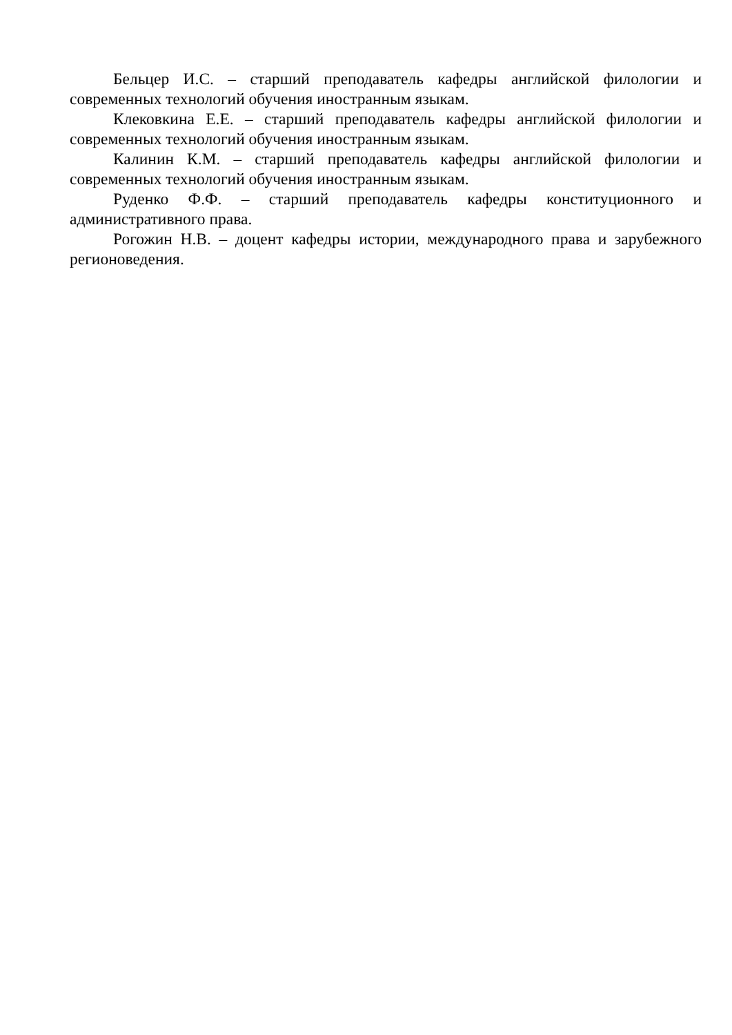Бельцер И.С. – старший преподаватель кафедры английской филологии и современных технологий обучения иностранным языкам.
Клековкина Е.Е. – старший преподаватель кафедры английской филологии и современных технологий обучения иностранным языкам.
Калинин К.М. – старший преподаватель кафедры английской филологии и современных технологий обучения иностранным языкам.
Руденко Ф.Ф. – старший преподаватель кафедры конституционного и административного права.
Рогожин Н.В. – доцент кафедры истории, международного права и зарубежного регионоведения.